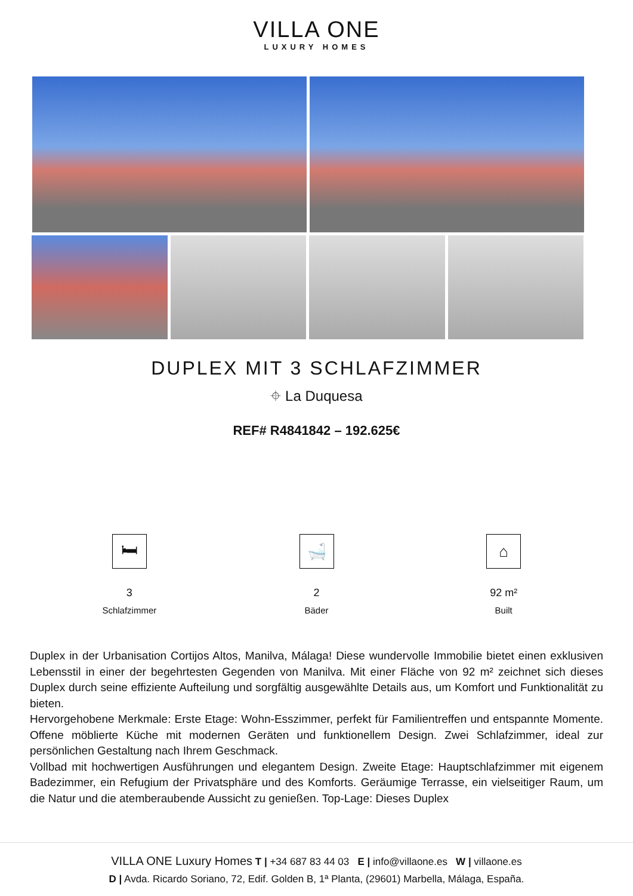VILLA ONE
LUXURY HOMES
DUPLEX MIT 3 SCHLAFZIMMER
⌖ La Duquesa
REF# R4841842 – 192.625€
🛏
3
Schlafzimmer
🛁
2
Bäder
⌂
92 m²
Built
Duplex in der Urbanisation Cortijos Altos, Manilva, Málaga! Diese wundervolle Immobilie bietet einen exklusiven Lebensstil in einer der begehrtesten Gegenden von Manilva. Mit einer Fläche von 92 m² zeichnet sich dieses Duplex durch seine effiziente Aufteilung und sorgfältig ausgewählte Details aus, um Komfort und Funktionalität zu bieten.
Hervorgehobene Merkmale: Erste Etage: Wohn-Esszimmer, perfekt für Familientreffen und entspannte Momente. Offene möblierte Küche mit modernen Geräten und funktionellem Design. Zwei Schlafzimmer, ideal zur persönlichen Gestaltung nach Ihrem Geschmack.
Vollbad mit hochwertigen Ausführungen und elegantem Design. Zweite Etage: Hauptschlafzimmer mit eigenem Badezimmer, ein Refugium der Privatsphäre und des Komforts. Geräumige Terrasse, ein vielseitiger Raum, um die Natur und die atemberaubende Aussicht zu genießen. Top-Lage: Dieses Duplex
VILLA ONE Luxury Homes T | +34 687 83 44 03 E | info@villaone.es W | villaone.es
D | Avda. Ricardo Soriano, 72, Edif. Golden B, 1ª Planta, (29601) Marbella, Málaga, España.